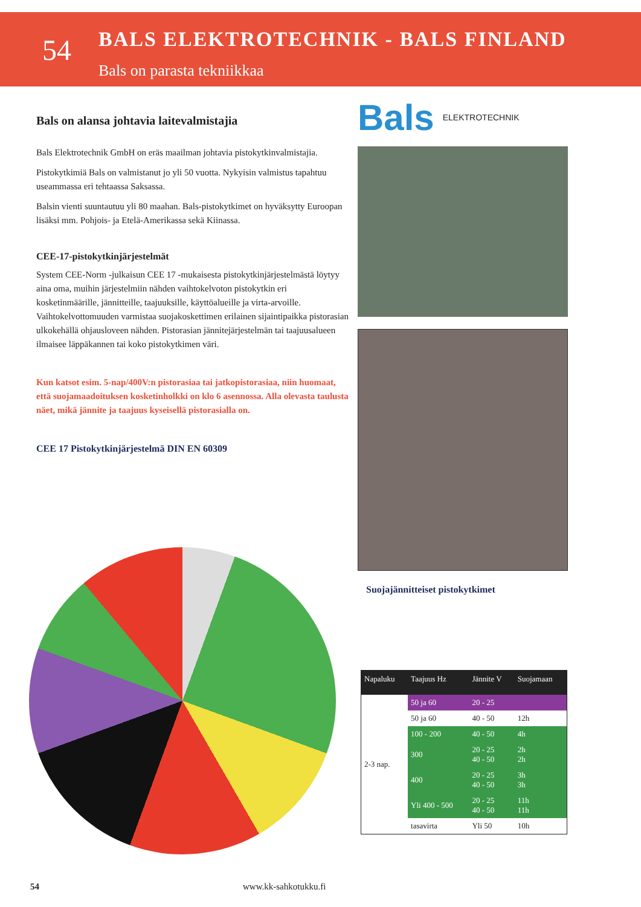54
BALS ELEKTROTECHNIK - BALS FINLAND
Bals on parasta tekniikkaa
Bals on alansa johtavia laitevalmistajia
Bals Elektrotechnik GmbH on eräs maailman johtavia pistokytkinvalmistajia.
Pistokytkimiä Bals on valmistanut jo yli 50 vuotta. Nykyisin valmistus tapahtuu useammassa eri tehtaassa Saksassa.
Balsin vienti suuntautuu yli 80 maahan. Bals-pistokytkimet on hyväksytty Euroopan lisäksi mm. Pohjois- ja Etelä-Amerikassa sekä Kiinassa.
CEE-17-pistokytkinjärjestelmät
System CEE-Norm -julkaisun CEE 17 -mukaisesta pistokytkinjärjestelmästä löytyy aina oma, muihin järjestelmiin nähden vaihtokelvoton pistokytkin eri kosketinmäärille, jännitteille, taajuuksille, käyttöalueille ja virta-arvoille. Vaihtokelvottomuuden varmistaa suojakoskettimen erilainen sijaintipaikka pistorasian ulkokehällä ohjausloveen nähden. Pistorasian jännitejärjestelmän tai taajuusalueen ilmaisee läppäkannen tai koko pistokytkimen väri.
Kun katsot esim. 5-nap/400V:n pistorasiaa tai jatkopistorasiaa, niin huomaat, että suojamaadoituksen kosketinholkki on klo 6 asennossa. Alla olevasta taulusta näet, mikä jännite ja taajuus kyseisellä pistorasialla on.
CEE 17 Pistokytkinjärjestelmä DIN EN 60309
Bals ELEKTROTECHNIK
Suojajännitteiset pistokytkimet
| Napaluku | Taajuus Hz | Jännite V | Suojamaan |
| --- | --- | --- | --- |
| 2-3 nap. | 50 ja 60 | 20 - 25 | |
| | 50 ja 60 | 40 - 50 | 12h |
| | 100 - 200 | 40 - 50 | 4h |
| | 300 | 20 - 25 40 - 50 | 2h 2h |
| | 400 | 20 - 25 40 - 50 | 3h 3h |
| | Yli 400 - 500 | 20 - 25 40 - 50 | 11h 11h |
| | tasavirta | Yli 50 | 10h |
54 www.kk-sahkotukku.fi